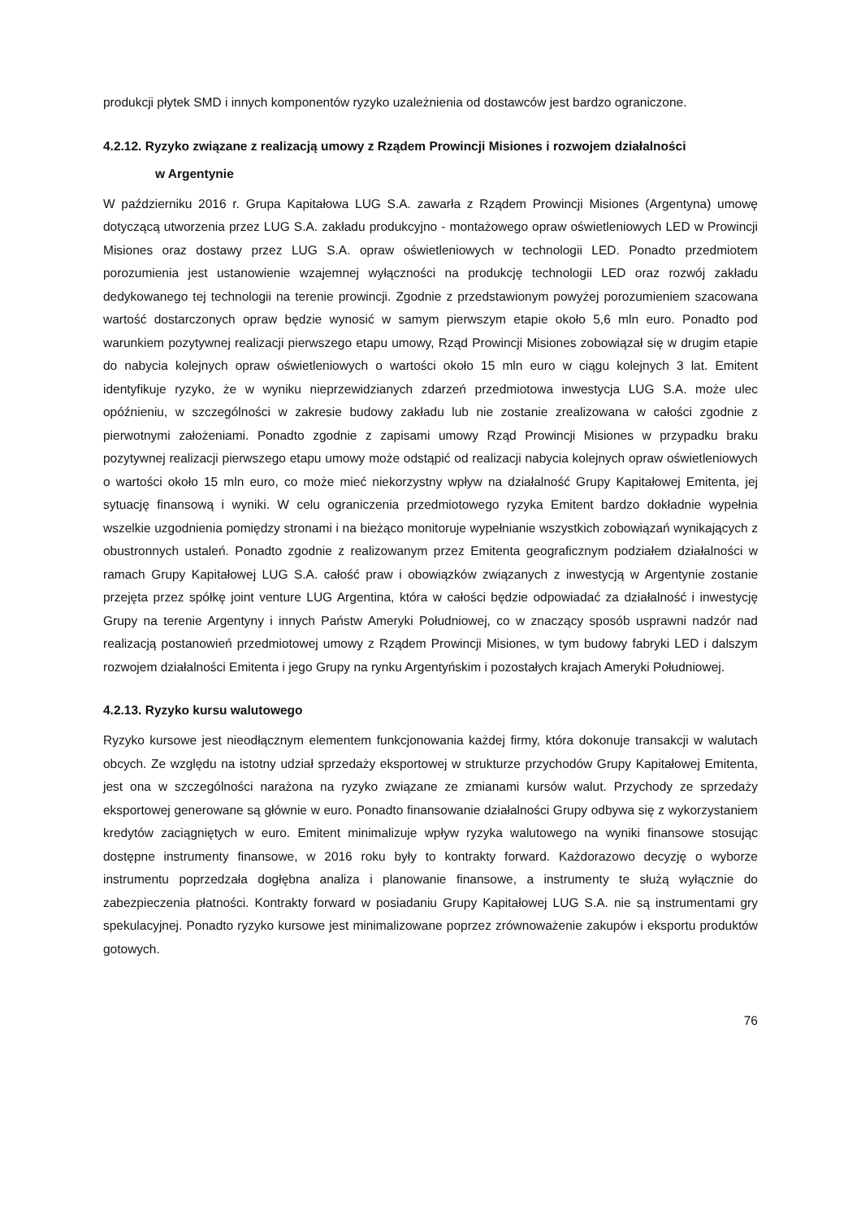produkcji płytek SMD i innych komponentów ryzyko uzależnienia od dostawców jest bardzo ograniczone.
4.2.12. Ryzyko związane z realizacją umowy z Rządem Prowincji Misiones i rozwojem działalności
w Argentynie
W październiku 2016 r. Grupa Kapitałowa LUG S.A. zawarła z Rządem Prowincji Misiones (Argentyna) umowę dotyczącą utworzenia przez LUG S.A. zakładu produkcyjno - montażowego opraw oświetleniowych LED w Prowincji Misiones oraz dostawy przez LUG S.A. opraw oświetleniowych w technologii LED. Ponadto przedmiotem porozumienia jest ustanowienie wzajemnej wyłączności na produkcję technologii LED oraz rozwój zakładu dedykowanego tej technologii na terenie prowincji. Zgodnie z przedstawionym powyżej porozumieniem szacowana wartość dostarczonych opraw będzie wynosić w samym pierwszym etapie około 5,6 mln euro. Ponadto pod warunkiem pozytywnej realizacji pierwszego etapu umowy, Rząd Prowincji Misiones zobowiązał się w drugim etapie do nabycia kolejnych opraw oświetleniowych o wartości około 15 mln euro w ciągu kolejnych 3 lat. Emitent identyfikuje ryzyko, że w wyniku nieprzewidzianych zdarzeń przedmiotowa inwestycja LUG S.A. może ulec opóźnieniu, w szczególności w zakresie budowy zakładu lub nie zostanie zrealizowana w całości zgodnie z pierwotnymi założeniami. Ponadto zgodnie z zapisami umowy Rząd Prowincji Misiones w przypadku braku pozytywnej realizacji pierwszego etapu umowy może odstąpić od realizacji nabycia kolejnych opraw oświetleniowych o wartości około 15 mln euro, co może mieć niekorzystny wpływ na działalność Grupy Kapitałowej Emitenta, jej sytuację finansową i wyniki. W celu ograniczenia przedmiotowego ryzyka Emitent bardzo dokładnie wypełnia wszelkie uzgodnienia pomiędzy stronami i na bieżąco monitoruje wypełnianie wszystkich zobowiązań wynikających z obustronnych ustaleń. Ponadto zgodnie z realizowanym przez Emitenta geograficznym podziałem działalności w ramach Grupy Kapitałowej LUG S.A. całość praw i obowiązków związanych z inwestycją w Argentynie zostanie przejęta przez spółkę joint venture LUG Argentina, która w całości będzie odpowiadać za działalność i inwestycję Grupy na terenie Argentyny i innych Państw Ameryki Południowej, co w znaczący sposób usprawni nadzór nad realizacją postanowień przedmiotowej umowy z Rządem Prowincji Misiones, w tym budowy fabryki LED i dalszym rozwojem działalności Emitenta i jego Grupy na rynku Argentyńskim i pozostałych krajach Ameryki Południowej.
4.2.13. Ryzyko kursu walutowego
Ryzyko kursowe jest nieodłącznym elementem funkcjonowania każdej firmy, która dokonuje transakcji w walutach obcych. Ze względu na istotny udział sprzedaży eksportowej w strukturze przychodów Grupy Kapitałowej Emitenta, jest ona w szczególności narażona na ryzyko związane ze zmianami kursów walut. Przychody ze sprzedaży eksportowej generowane są głównie w euro. Ponadto finansowanie działalności Grupy odbywa się z wykorzystaniem kredytów zaciągniętych w euro. Emitent minimalizuje wpływ ryzyka walutowego na wyniki finansowe stosując dostępne instrumenty finansowe, w 2016 roku były to kontrakty forward. Każdorazowo decyzję o wyborze instrumentu poprzedzała dogłębna analiza i planowanie finansowe, a instrumenty te służą wyłącznie do zabezpieczenia płatności. Kontrakty forward w posiadaniu Grupy Kapitałowej LUG S.A. nie są instrumentami gry spekulacyjnej. Ponadto ryzyko kursowe jest minimalizowane poprzez zrównoważenie zakupów i eksportu produktów gotowych.
76